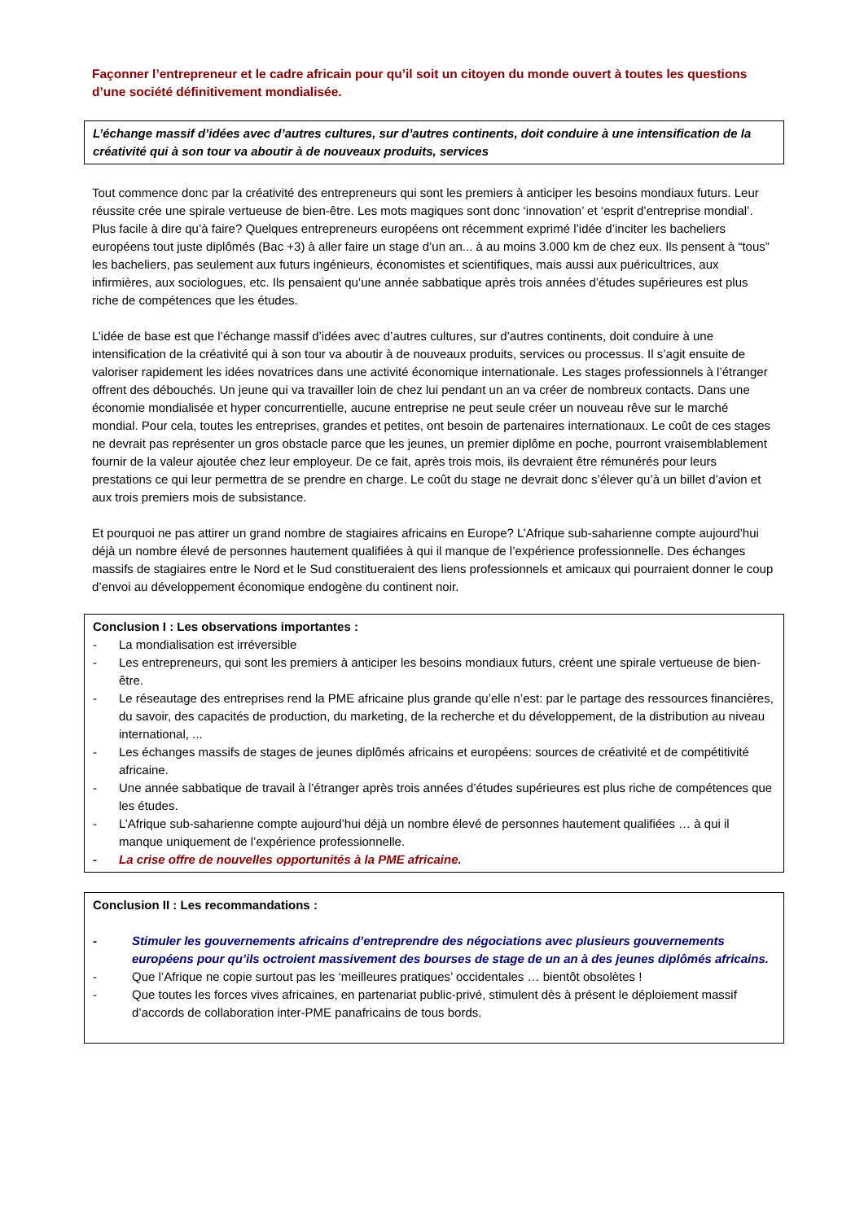Façonner l’entrepreneur et le cadre africain pour qu’il soit un citoyen du monde ouvert à toutes les questions d’une société définitivement mondialisée.
L’échange massif d’idées avec d’autres cultures, sur d’autres continents, doit conduire à une intensification de la créativité qui à son tour va aboutir à de nouveaux produits, services
Tout commence donc par la créativité des entrepreneurs qui sont les premiers à anticiper les besoins mondiaux futurs. Leur réussite crée une spirale vertueuse de bien-être. Les mots magiques sont donc ‘innovation’ et ‘esprit d’entreprise mondial’. Plus facile à dire qu’à faire? Quelques entrepreneurs européens ont récemment exprimé l’idée d’inciter les bacheliers européens tout juste diplômés (Bac +3) à aller faire un stage d’un an... à au moins 3.000 km de chez eux. Ils pensent à “tous” les bacheliers, pas seulement aux futurs ingénieurs, économistes et scientifiques, mais aussi aux puéricultrices, aux infirmières, aux sociologues, etc. Ils pensaient qu’une année sabbatique après trois années d’études supérieures est plus riche de compétences que les études.
L’idée de base est que l’échange massif d’idées avec d’autres cultures, sur d’autres continents, doit conduire à une intensification de la créativité qui à son tour va aboutir à de nouveaux produits, services ou processus. Il s’agit ensuite de valoriser rapidement les idées novatrices dans une activité économique internationale. Les stages professionnels à l’étranger offrent des débouchés. Un jeune qui va travailler loin de chez lui pendant un an va créer de nombreux contacts. Dans une économie mondialisée et hyper concurrentielle, aucune entreprise ne peut seule créer un nouveau rêve sur le marché mondial. Pour cela, toutes les entreprises, grandes et petites, ont besoin de partenaires internationaux. Le coût de ces stages ne devrait pas représenter un gros obstacle parce que les jeunes, un premier diplôme en poche, pourront vraisemblablement fournir de la valeur ajoutée chez leur employeur. De ce fait, après trois mois, ils devraient être rémunérés pour leurs prestations ce qui leur permettra de se prendre en charge. Le coût du stage ne devrait donc s’élever qu’à un billet d’avion et aux trois premiers mois de subsistance.
Et pourquoi ne pas attirer un grand nombre de stagiaires africains en Europe? L’Afrique sub-saharienne compte aujourd’hui déjà un nombre élevé de personnes hautement qualifiées à qui il manque de l’expérience professionnelle. Des échanges massifs de stagiaires entre le Nord et le Sud constitueraient des liens professionnels et amicaux qui pourraient donner le coup d’envoi au développement économique endogène du continent noir.
Conclusion I : Les observations importantes :
- La mondialisation est irréversible
- Les entrepreneurs, qui sont les premiers à anticiper les besoins mondiaux futurs, créent une spirale vertueuse de bien-être.
- Le réseautage des entreprises rend la PME africaine plus grande qu’elle n’est: par le partage des ressources financières, du savoir, des capacités de production, du marketing, de la recherche et du développement, de la distribution au niveau international, ...
- Les échanges massifs de stages de jeunes diplômés africains et européens: sources de créativité et de compétitivité africaine.
- Une année sabbatique de travail à l’étranger après trois années d’études supérieures est plus riche de compétences que les études.
- L’Afrique sub-saharienne compte aujourd’hui déjà un nombre élevé de personnes hautement qualifiées … à qui il manque uniquement de l’expérience professionnelle.
- La crise offre de nouvelles opportunités à la PME africaine.
Conclusion II : Les recommandations :
- Stimuler les gouvernements africains d’entreprendre des négociations avec plusieurs gouvernements européens pour qu’ils octroient massivement des bourses de stage de un an à des jeunes diplômés africains.
- Que l’Afrique ne copie surtout pas les ‘meilleures pratiques’ occidentales … bientôt obsolètes !
- Que toutes les forces vives africaines, en partenariat public-privé, stimulent dès à présent le déploiement massif d’accords de collaboration inter-PME panafricains de tous bords.